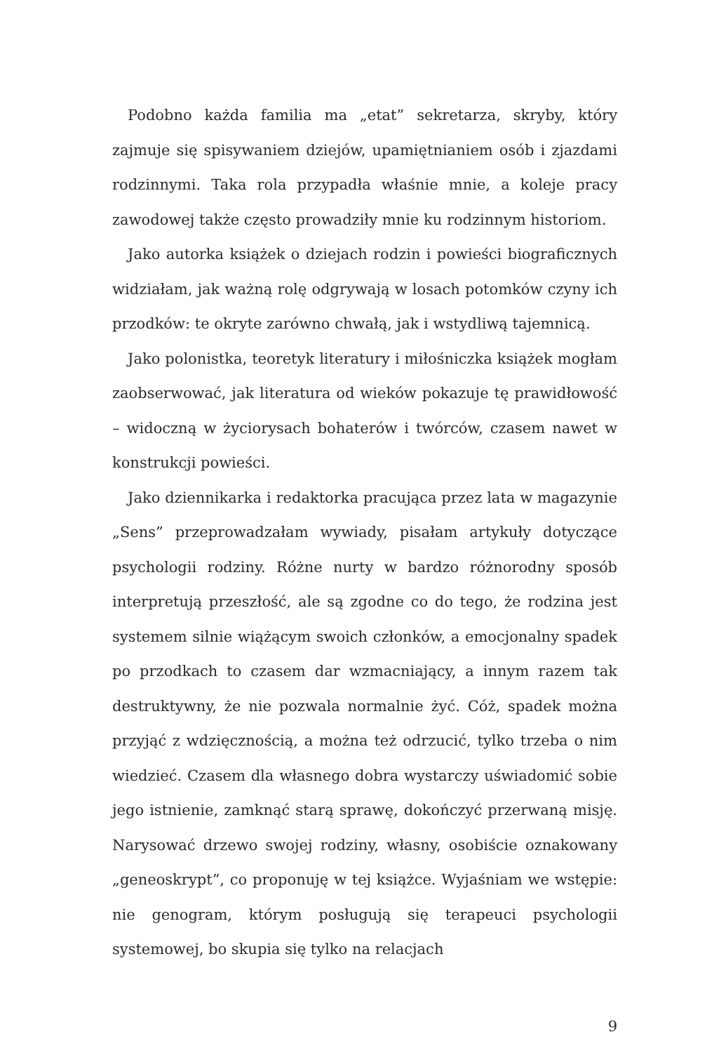Podobno każda familia ma „etat” sekretarza, skryby, który zajmuje się spisywaniem dziejów, upamiętnianiem osób i zjazdami rodzinnymi. Taka rola przypadła właśnie mnie, a koleje pracy zawodowej także często prowadziły mnie ku rodzinnym historiom.
Jako autorka książek o dziejach rodzin i powieści biograficznych widziałam, jak ważną rolę odgrywają w losach potomków czyny ich przodków: te okryte zarówno chwałą, jak i wstydliwą tajemnicą.
Jako polonistka, teoretyk literatury i miłośniczka książek mogłam zaobserwować, jak literatura od wieków pokazuje tę prawidłowość – widoczną w życiorysach bohaterów i twórców, czasem nawet w konstrukcji powieści.
Jako dziennikarka i redaktorka pracująca przez lata w magazynie „Sens” przeprowadzałam wywiady, pisałam artykuły dotyczące psychologii rodziny. Różne nurty w bardzo różnorodny sposób interpretują przeszłość, ale są zgodne co do tego, że rodzina jest systemem silnie wiążącym swoich członków, a emocjonalny spadek po przodkach to czasem dar wzmacniający, a innym razem tak destruktywny, że nie pozwala normalnie żyć. Cóż, spadek można przyjąć z wdzięcznością, a można też odrzucić, tylko trzeba o nim wiedzieć. Czasem dla własnego dobra wystarczy uświadomić sobie jego istnienie, zamknąć starą sprawę, dokończyć przerwaną misję. Narysować drzewo swojej rodziny, własny, osobiście oznakowany „geneoskrypt”, co proponuję w tej książce. Wyjaśniam we wstępie: nie genogram, którym posługują się terapeuci psychologii systemowej, bo skupia się tylko na relacjach
9